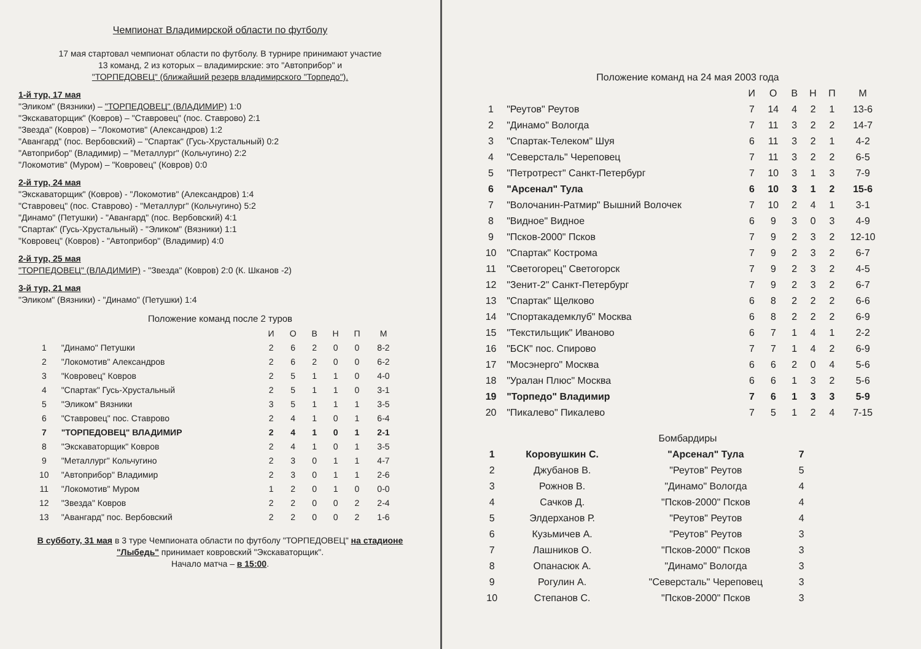Чемпионат Владимирской области по футболу
17 мая стартовал чемпионат области по футболу. В турнире принимают участие
13 команд, 2 из которых – владимирские: это "Автоприбор" и
"ТОРПЕДОВЕЦ" (ближайший резерв владимирского "Торпедо").
1-й тур, 17 мая
"Эликом" (Вязники) – "ТОРПЕДОВЕЦ" (ВЛАДИМИР) 1:0
"Экскаваторщик" (Ковров) – "Ставровец" (пос. Ставрово) 2:1
"Звезда" (Ковров) – "Локомотив" (Александров) 1:2
"Авангард" (пос. Вербовский) – "Спартак" (Гусь-Хрустальный) 0:2
"Автоприбор" (Владимир) – "Металлург" (Кольчугино) 2:2
"Локомотив" (Муром) – "Ковровец" (Ковров) 0:0
2-й тур, 24 мая
"Экскаваторщик" (Ковров) - "Локомотив" (Александров) 1:4
"Ставровец" (пос. Ставрово) - "Металлург" (Кольчугино) 5:2
"Динамо" (Петушки) - "Авангард" (пос. Вербовский) 4:1
"Спартак" (Гусь-Хрустальный) - "Эликом" (Вязники) 1:1
"Ковровец" (Ковров) - "Автоприбор" (Владимир) 4:0
2-й тур, 25 мая
"ТОРПЕДОВЕЦ" (ВЛАДИМИР) - "Звезда" (Ковров) 2:0 (К. Шканов -2)
3-й тур, 21 мая
"Эликом" (Вязники) - "Динамо" (Петушки) 1:4
Положение команд после 2 туров
| | | И | О | В | Н | П | М |
| --- | --- | --- | --- | --- | --- | --- | --- |
| 1 | "Динамо" Петушки | 2 | 6 | 2 | 0 | 0 | 8-2 |
| 2 | "Локомотив" Александров | 2 | 6 | 2 | 0 | 0 | 6-2 |
| 3 | "Ковровец" Ковров | 2 | 5 | 1 | 1 | 0 | 4-0 |
| 4 | "Спартак" Гусь-Хрустальный | 2 | 5 | 1 | 1 | 0 | 3-1 |
| 5 | "Эликом" Вязники | 3 | 5 | 1 | 1 | 1 | 3-5 |
| 6 | "Ставровец" пос. Ставрово | 2 | 4 | 1 | 0 | 1 | 6-4 |
| 7 | "ТОРПЕДОВЕЦ" ВЛАДИМИР | 2 | 4 | 1 | 0 | 1 | 2-1 |
| 8 | "Экскаваторщик" Ковров | 2 | 4 | 1 | 0 | 1 | 3-5 |
| 9 | "Металлург" Кольчугино | 2 | 3 | 0 | 1 | 1 | 4-7 |
| 10 | "Автоприбор" Владимир | 2 | 3 | 0 | 1 | 1 | 2-6 |
| 11 | "Локомотив" Муром | 1 | 2 | 0 | 1 | 0 | 0-0 |
| 12 | "Звезда" Ковров | 2 | 2 | 0 | 0 | 2 | 2-4 |
| 13 | "Авангард" пос. Вербовский | 2 | 2 | 0 | 0 | 2 | 1-6 |
В субботу, 31 мая в 3 туре Чемпионата области по футболу "ТОРПЕДОВЕЦ" на стадионе "Лыбедь" принимает ковровский "Экскаваторщик".
Начало матча – в 15:00.
Положение команд на 24 мая 2003 года
| | | И | О | В | Н | П | М |
| --- | --- | --- | --- | --- | --- | --- | --- |
| 1 | "Реутов" Реутов | 7 | 14 | 4 | 2 | 1 | 13-6 |
| 2 | "Динамо" Вологда | 7 | 11 | 3 | 2 | 2 | 14-7 |
| 3 | "Спартак-Телеком" Шуя | 6 | 11 | 3 | 2 | 1 | 4-2 |
| 4 | "Северсталь" Череповец | 7 | 11 | 3 | 2 | 2 | 6-5 |
| 5 | "Петротрест" Санкт-Петербург | 7 | 10 | 3 | 1 | 3 | 7-9 |
| 6 | "Арсенал" Тула | 6 | 10 | 3 | 1 | 2 | 15-6 |
| 7 | "Волочанин-Ратмир" Вышний Волочек | 7 | 10 | 2 | 4 | 1 | 3-1 |
| 8 | "Видное" Видное | 6 | 9 | 3 | 0 | 3 | 4-9 |
| 9 | "Псков-2000" Псков | 7 | 9 | 2 | 3 | 2 | 12-10 |
| 10 | "Спартак" Кострома | 7 | 9 | 2 | 3 | 2 | 6-7 |
| 11 | "Светогорец" Светогорск | 7 | 9 | 2 | 3 | 2 | 4-5 |
| 12 | "Зенит-2" Санкт-Петербург | 7 | 9 | 2 | 3 | 2 | 6-7 |
| 13 | "Спартак" Щелково | 6 | 8 | 2 | 2 | 2 | 6-6 |
| 14 | "Спортакадемклуб" Москва | 6 | 8 | 2 | 2 | 2 | 6-9 |
| 15 | "Текстильщик" Иваново | 6 | 7 | 1 | 4 | 1 | 2-2 |
| 16 | "БСК" пос. Спирово | 7 | 7 | 1 | 4 | 2 | 6-9 |
| 17 | "Мосэнерго" Москва | 6 | 6 | 2 | 0 | 4 | 5-6 |
| 18 | "Уралан Плюс" Москва | 6 | 6 | 1 | 3 | 2 | 5-6 |
| 19 | "Торпедо" Владимир | 7 | 6 | 1 | 3 | 3 | 5-9 |
| 20 | "Пикалево" Пикалево | 7 | 5 | 1 | 2 | 4 | 7-15 |
Бомбардиры
| 1 | Коровушкин С. | "Арсенал" Тула | 7 |
| 2 | Джубанов В. | "Реутов" Реутов | 5 |
| 3 | Рожнов В. | "Динамо" Вологда | 4 |
| 4 | Сачков Д. | "Псков-2000" Псков | 4 |
| 5 | Элдерханов Р. | "Реутов" Реутов | 4 |
| 6 | Кузьмичев А. | "Реутов" Реутов | 3 |
| 7 | Лашников О. | "Псков-2000" Псков | 3 |
| 8 | Опанасюк А. | "Динамо" Вологда | 3 |
| 9 | Рогулин А. | "Северсталь" Череповец | 3 |
| 10 | Степанов С. | "Псков-2000" Псков | 3 |